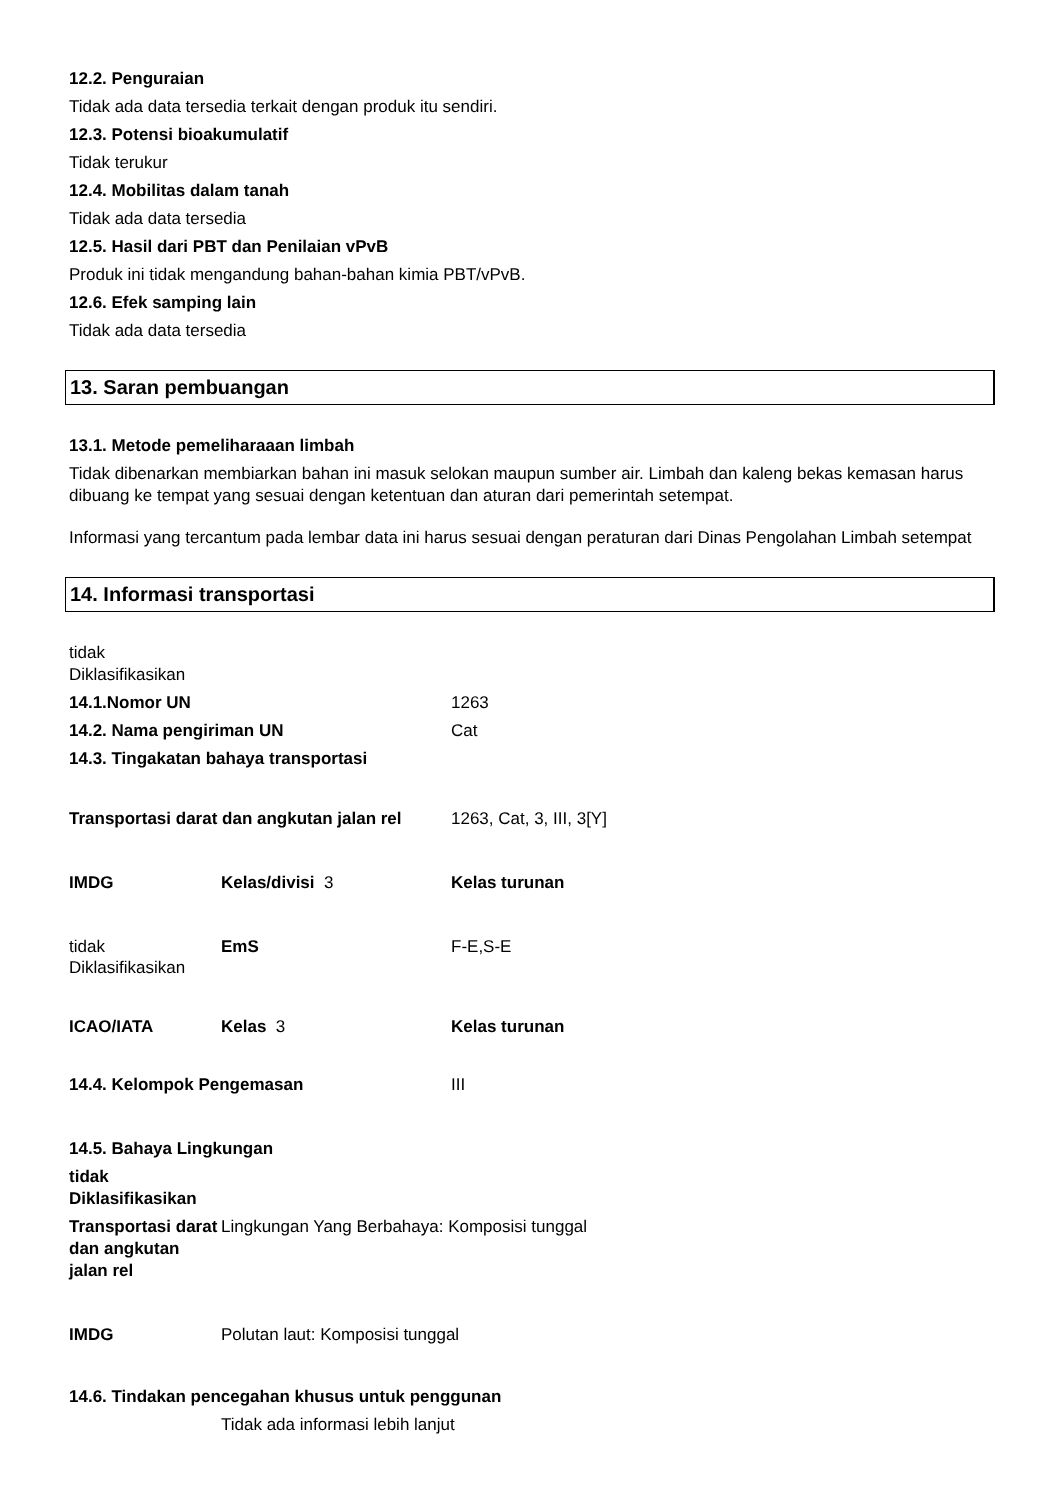12.2. Penguraian
Tidak ada data tersedia terkait dengan produk itu sendiri.
12.3. Potensi bioakumulatif
Tidak terukur
12.4. Mobilitas dalam tanah
Tidak ada data tersedia
12.5. Hasil dari PBT dan Penilaian vPvB
Produk ini tidak mengandung bahan-bahan kimia PBT/vPvB.
12.6. Efek samping lain
Tidak ada data tersedia
13. Saran pembuangan
13.1. Metode pemeliharaaan limbah
Tidak dibenarkan membiarkan bahan ini masuk selokan maupun sumber air. Limbah dan kaleng bekas kemasan harus dibuang ke tempat yang sesuai dengan ketentuan dan aturan dari pemerintah setempat.
Informasi yang tercantum pada lembar data ini harus sesuai dengan peraturan dari Dinas Pengolahan Limbah setempat
14. Informasi transportasi
tidak
Diklasifikasikan
14.1.Nomor UN
1263
14.2. Nama pengiriman UN
Cat
14.3. Tingakatan bahaya transportasi
Transportasi darat dan angkutan jalan rel
1263, Cat, 3, III, 3[Y]
IMDG
Kelas/divisi 3
Kelas turunan
tidak
Diklasifikasikan
EmS
F-E,S-E
ICAO/IATA
Kelas 3
Kelas turunan
14.4. Kelompok Pengemasan
III
14.5. Bahaya Lingkungan
tidak
Diklasifikasikan
Transportasi darat dan angkutan jalan rel
Lingkungan Yang Berbahaya: Komposisi tunggal
IMDG
Polutan laut: Komposisi tunggal
14.6. Tindakan pencegahan khusus untuk penggunan
Tidak ada informasi lebih lanjut